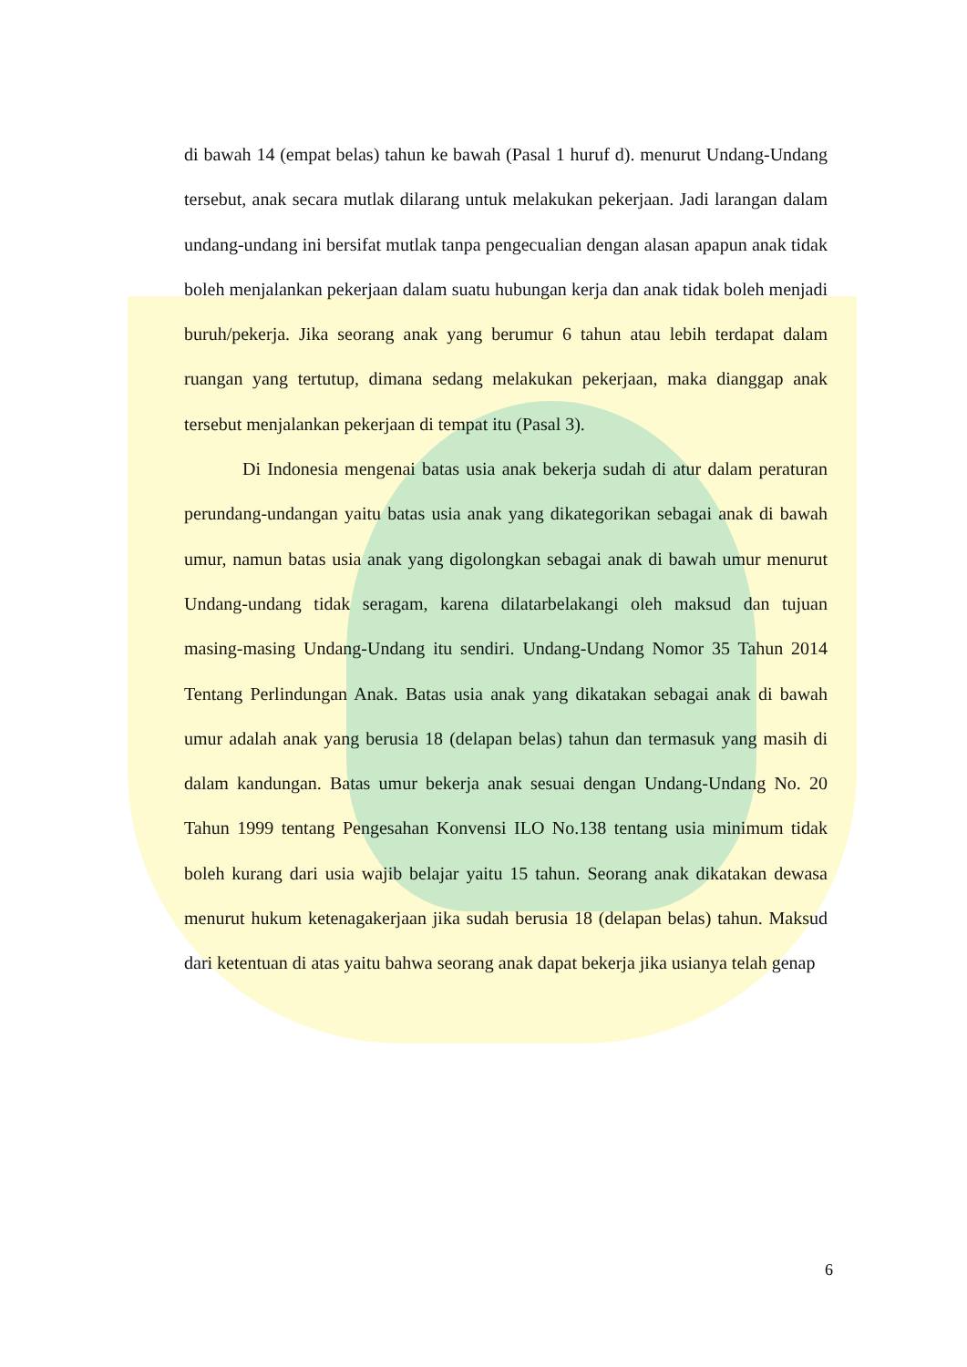di bawah 14 (empat belas) tahun ke bawah (Pasal 1 huruf d). menurut Undang-Undang tersebut, anak secara mutlak dilarang untuk melakukan pekerjaan. Jadi larangan dalam undang-undang ini bersifat mutlak tanpa pengecualian dengan alasan apapun anak tidak boleh menjalankan pekerjaan dalam suatu hubungan kerja dan anak tidak boleh menjadi buruh/pekerja. Jika seorang anak yang berumur 6 tahun atau lebih terdapat dalam ruangan yang tertutup, dimana sedang melakukan pekerjaan, maka dianggap anak tersebut menjalankan pekerjaan di tempat itu (Pasal 3).
Di Indonesia mengenai batas usia anak bekerja sudah di atur dalam peraturan perundang-undangan yaitu batas usia anak yang dikategorikan sebagai anak di bawah umur, namun batas usia anak yang digolongkan sebagai anak di bawah umur menurut Undang-undang tidak seragam, karena dilatarbelakangi oleh maksud dan tujuan masing-masing Undang-Undang itu sendiri. Undang-Undang Nomor 35 Tahun 2014 Tentang Perlindungan Anak. Batas usia anak yang dikatakan sebagai anak di bawah umur adalah anak yang berusia 18 (delapan belas) tahun dan termasuk yang masih di dalam kandungan. Batas umur bekerja anak sesuai dengan Undang-Undang No. 20 Tahun 1999 tentang Pengesahan Konvensi ILO No.138 tentang usia minimum tidak boleh kurang dari usia wajib belajar yaitu 15 tahun. Seorang anak dikatakan dewasa menurut hukum ketenagakerjaan jika sudah berusia 18 (delapan belas) tahun. Maksud dari ketentuan di atas yaitu bahwa seorang anak dapat bekerja jika usianya telah genap
6